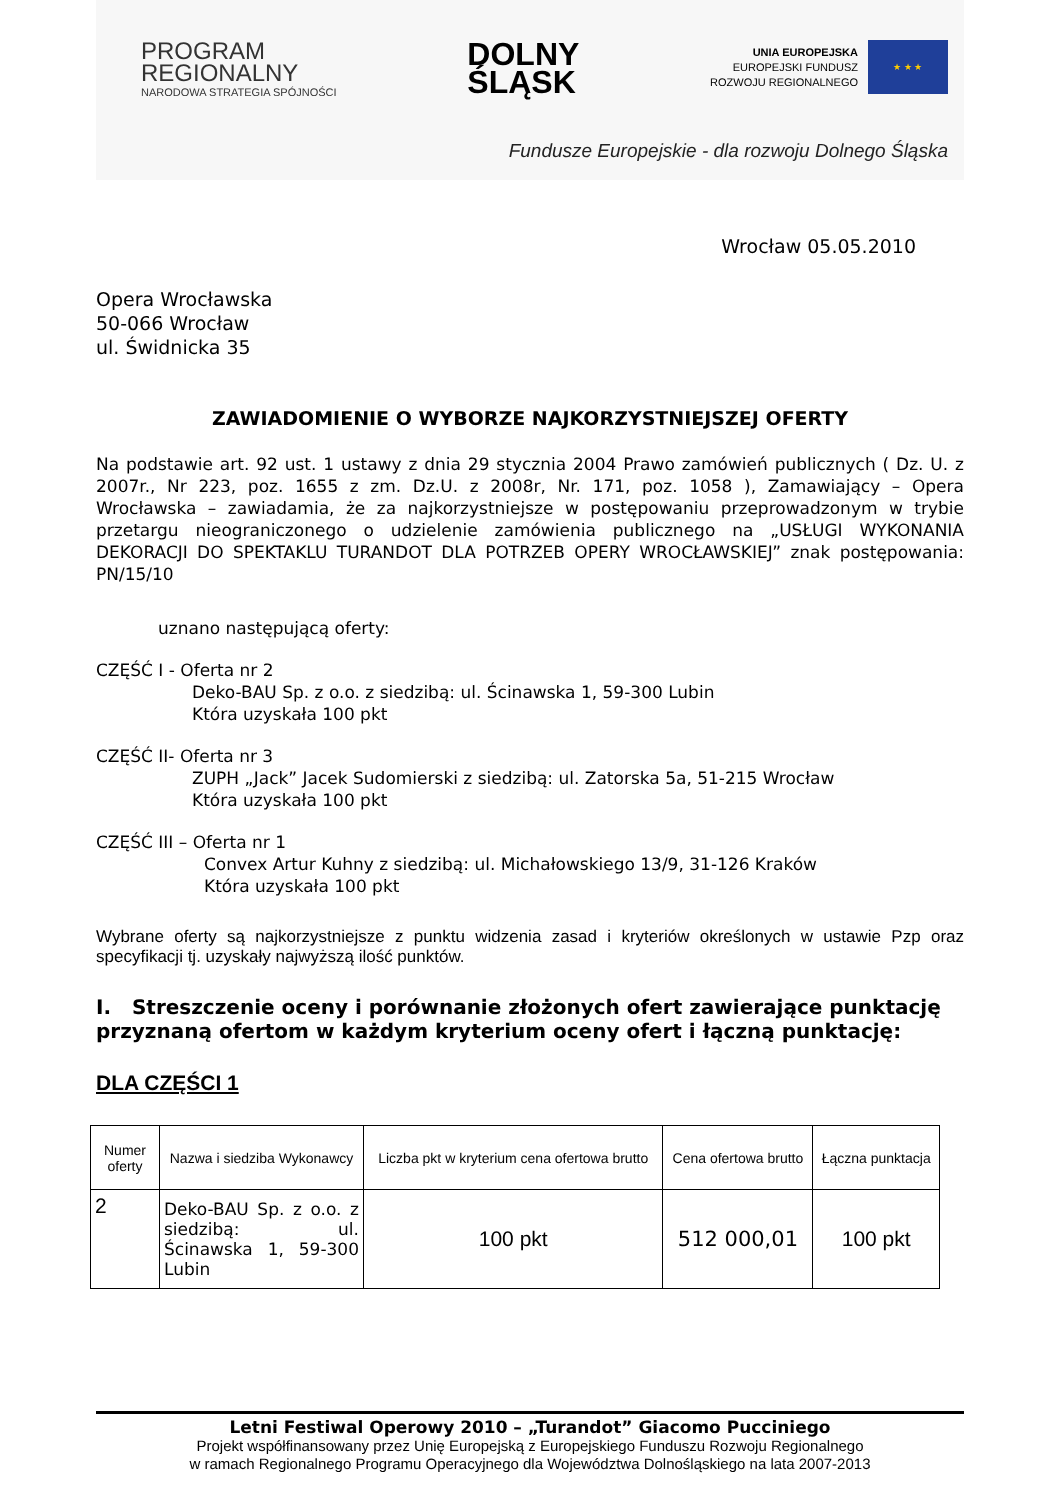PROGRAM
REGIONALNY
NARODOWA STRATEGIA SPÓJNOŚCI
DOLNY
ŚLĄSK
UNIA EUROPEJSKA
EUROPEJSKI FUNDUSZ
ROZWOJU REGIONALNEGO
★ ★ ★
Fundusze Europejskie - dla rozwoju Dolnego Śląska
Wrocław 05.05.2010
Opera Wrocławska
50-066 Wrocław
ul. Świdnicka 35
ZAWIADOMIENIE O WYBORZE NAJKORZYSTNIEJSZEJ OFERTY
Na podstawie art. 92 ust. 1 ustawy z dnia 29 stycznia 2004 Prawo zamówień publicznych ( Dz. U. z 2007r., Nr 223, poz. 1655 z zm. Dz.U. z 2008r, Nr. 171, poz. 1058 ), Zamawiający – Opera Wrocławska – zawiadamia, że za najkorzystniejsze w postępowaniu przeprowadzonym w trybie przetargu nieograniczonego o udzielenie zamówienia publicznego na „USŁUGI WYKONANIA DEKORACJI DO SPEKTAKLU TURANDOT DLA POTRZEB OPERY WROCŁAWSKIEJ” znak postępowania: PN/15/10
uznano następującą oferty:
CZĘŚĆ I - Oferta nr 2
Deko-BAU Sp. z o.o. z siedzibą: ul. Ścinawska 1, 59-300 Lubin
Która uzyskała 100 pkt
CZĘŚĆ II- Oferta nr 3
ZUPH „Jack” Jacek Sudomierski z siedzibą: ul. Zatorska 5a, 51-215 Wrocław
Która uzyskała 100 pkt
CZĘŚĆ III – Oferta nr 1
Convex Artur Kuhny z siedzibą: ul. Michałowskiego 13/9, 31-126 Kraków
Która uzyskała 100 pkt
Wybrane oferty są najkorzystniejsze z punktu widzenia zasad i kryteriów określonych w ustawie Pzp oraz specyfikacji tj. uzyskały najwyższą ilość punktów.
I. Streszczenie oceny i porównanie złożonych ofert zawierające punktację przyznaną ofertom w każdym kryterium oceny ofert i łączną punktację:
DLA CZĘŚCI 1
| Numer oferty | Nazwa i siedziba Wykonawcy | Liczba pkt w kryterium cena ofertowa brutto | Cena ofertowa brutto | Łączna punktacja |
| --- | --- | --- | --- | --- |
| 2 | Deko-BAU Sp. z o.o. z siedzibą: ul. Ścinawska 1, 59-300 Lubin | 100 pkt | 512 000,01 | 100 pkt |
Letni Festiwal Operowy 2010 – „Turandot” Giacomo Pucciniego
Projekt współfinansowany przez Unię Europejską z Europejskiego Funduszu Rozwoju Regionalnego
w ramach Regionalnego Programu Operacyjnego dla Województwa Dolnośląskiego na lata 2007-2013